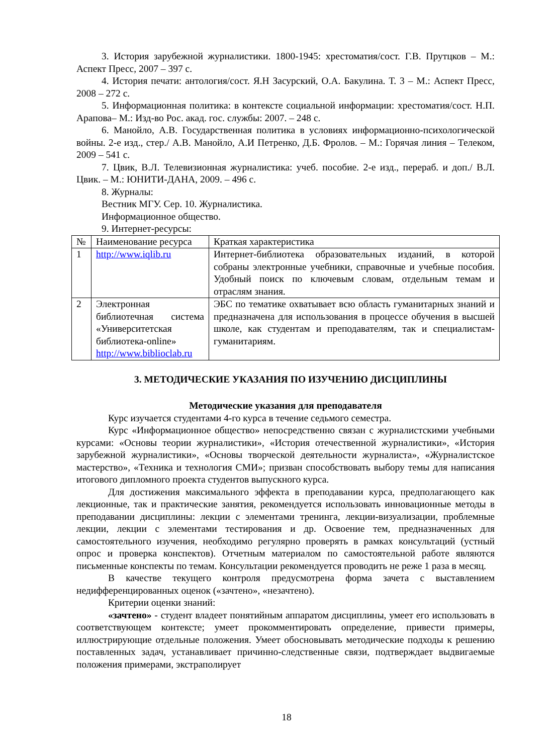3. История зарубежной журналистики. 1800-1945: хрестоматия/сост. Г.В. Прутцков – М.: Аспект Пресс, 2007 – 397 с.
4. История печати: антология/сост. Я.Н Засурский, О.А. Бакулина. Т. 3 – М.: Аспект Пресс, 2008 – 272 с.
5. Информационная политика: в контексте социальной информации: хрестоматия/сост. Н.П. Арапова– М.: Изд-во Рос. акад. гос. службы: 2007. – 248 с.
6. Манойло, А.В. Государственная политика в условиях информационно-психологической войны. 2-е изд., стер./ А.В. Манойло, А.И Петренко, Д.Б. Фролов. – М.: Горячая линия – Телеком, 2009 – 541 с.
7. Цвик, В.Л. Телевизионная журналистика: учеб. пособие. 2-е изд., перераб. и доп./ В.Л. Цвик. – М.: ЮНИТИ-ДАНА, 2009. – 496 с.
8. Журналы:
Вестник МГУ. Сер. 10. Журналистика.
Информационное общество.
9. Интернет-ресурсы:
| № | Наименование ресурса | Краткая характеристика |
| 1 | http://www.iqlib.ru | Интернет-библиотека образовательных изданий, в которой собраны электронные учебники, справочные и учебные пособия. Удобный поиск по ключевым словам, отдельным темам и отраслям знания. |
| 2 | Электронная библиотечная система «Университетская библиотека-online» http://www.biblioclab.ru | ЭБС по тематике охватывает всю область гуманитарных знаний и предназначена для использования в процессе обучения в высшей школе, как студентам и преподавателям, так и специалистам-гуманитариям. |
3. МЕТОДИЧЕСКИЕ УКАЗАНИЯ ПО ИЗУЧЕНИЮ ДИСЦИПЛИНЫ
Методические указания для преподавателя
Курс изучается студентами 4-го курса в течение седьмого семестра.
Курс «Информационное общество» непосредственно связан с журналистскими учебными курсами: «Основы теории журналистики», «История отечественной журналистики», «История зарубежной журналистики», «Основы творческой деятельности журналиста», «Журналистское мастерство», «Техника и технология СМИ»; призван способствовать выбору темы для написания итогового дипломного проекта студентов выпускного курса.
Для достижения максимального эффекта в преподавании курса, предполагающего как лекционные, так и практические занятия, рекомендуется использовать инновационные методы в преподавании дисциплины: лекции с элементами тренинга, лекции-визуализации, проблемные лекции, лекции с элементами тестирования и др. Освоение тем, предназначенных для самостоятельного изучения, необходимо регулярно проверять в рамках консультаций (устный опрос и проверка конспектов). Отчетным материалом по самостоятельной работе являются письменные конспекты по темам. Консультации рекомендуется проводить не реже 1 раза в месяц.
В качестве текущего контроля предусмотрена форма зачета с выставлением недифференцированных оценок («зачтено», «незачтено).
Критерии оценки знаний:
«зачтено» - студент владеет понятийным аппаратом дисциплины, умеет его использовать в соответствующем контексте; умеет прокомментировать определение, привести примеры, иллюстрирующие отдельные положения. Умеет обосновывать методические подходы к решению поставленных задач, устанавливает причинно-следственные связи, подтверждает выдвигаемые положения примерами, экстраполирует
18